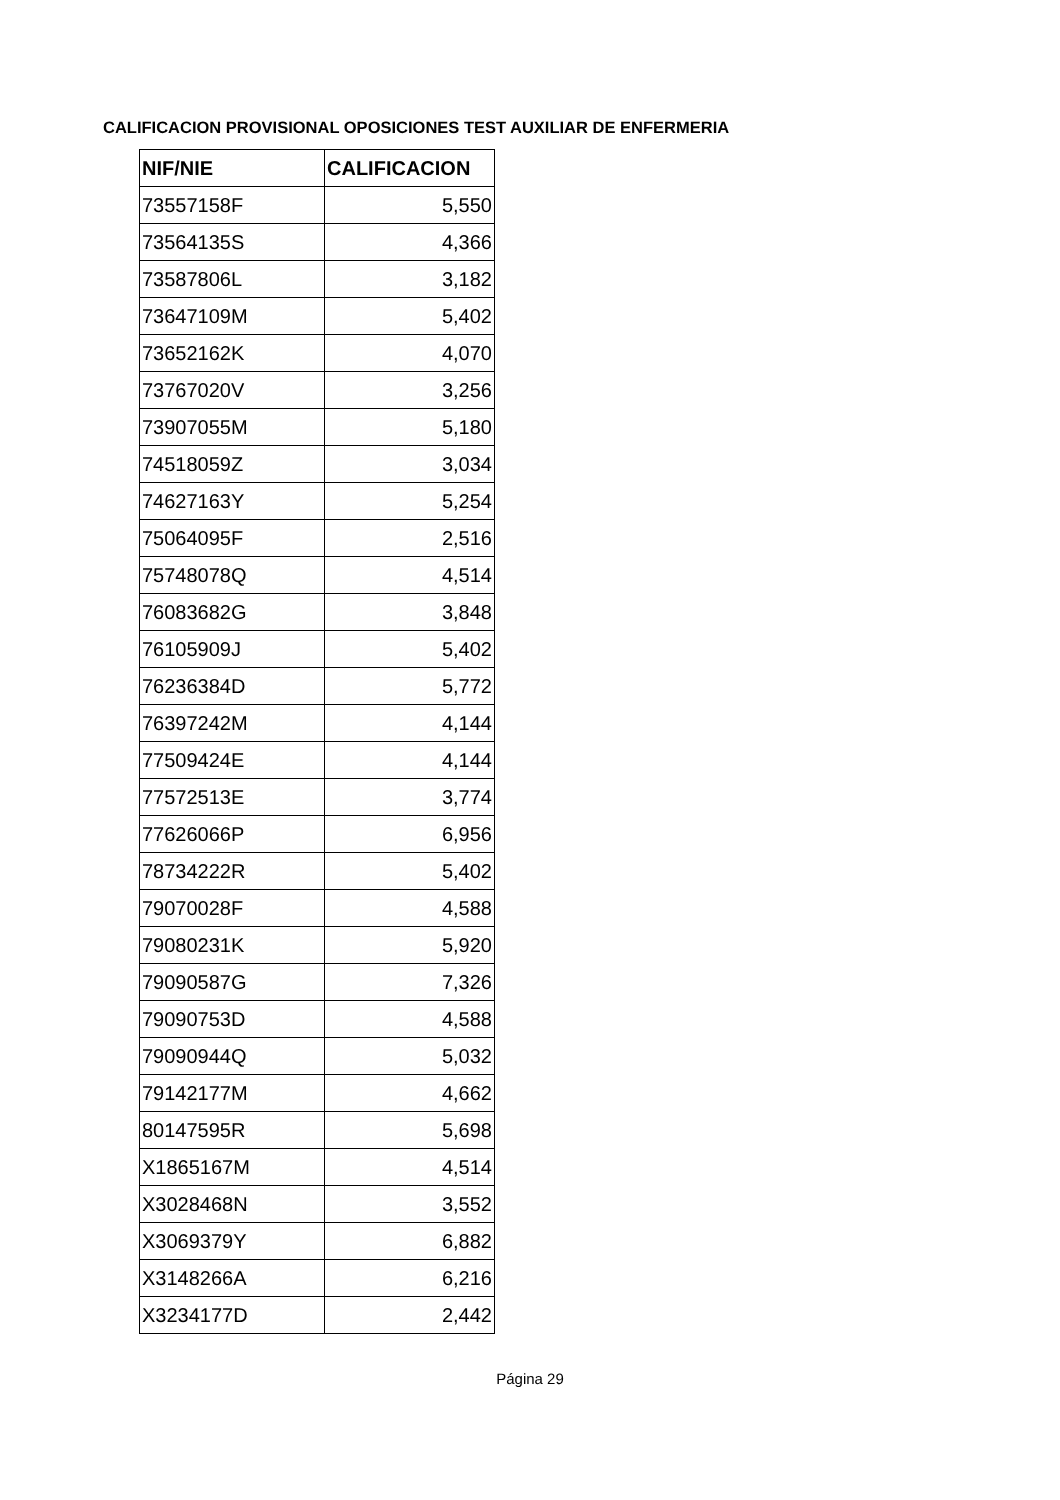CALIFICACION PROVISIONAL OPOSICIONES TEST AUXILIAR DE ENFERMERIA
| NIF/NIE | CALIFICACION |
| --- | --- |
| 73557158F | 5,550 |
| 73564135S | 4,366 |
| 73587806L | 3,182 |
| 73647109M | 5,402 |
| 73652162K | 4,070 |
| 73767020V | 3,256 |
| 73907055M | 5,180 |
| 74518059Z | 3,034 |
| 74627163Y | 5,254 |
| 75064095F | 2,516 |
| 75748078Q | 4,514 |
| 76083682G | 3,848 |
| 76105909J | 5,402 |
| 76236384D | 5,772 |
| 76397242M | 4,144 |
| 77509424E | 4,144 |
| 77572513E | 3,774 |
| 77626066P | 6,956 |
| 78734222R | 5,402 |
| 79070028F | 4,588 |
| 79080231K | 5,920 |
| 79090587G | 7,326 |
| 79090753D | 4,588 |
| 79090944Q | 5,032 |
| 79142177M | 4,662 |
| 80147595R | 5,698 |
| X1865167M | 4,514 |
| X3028468N | 3,552 |
| X3069379Y | 6,882 |
| X3148266A | 6,216 |
| X3234177D | 2,442 |
Página 29